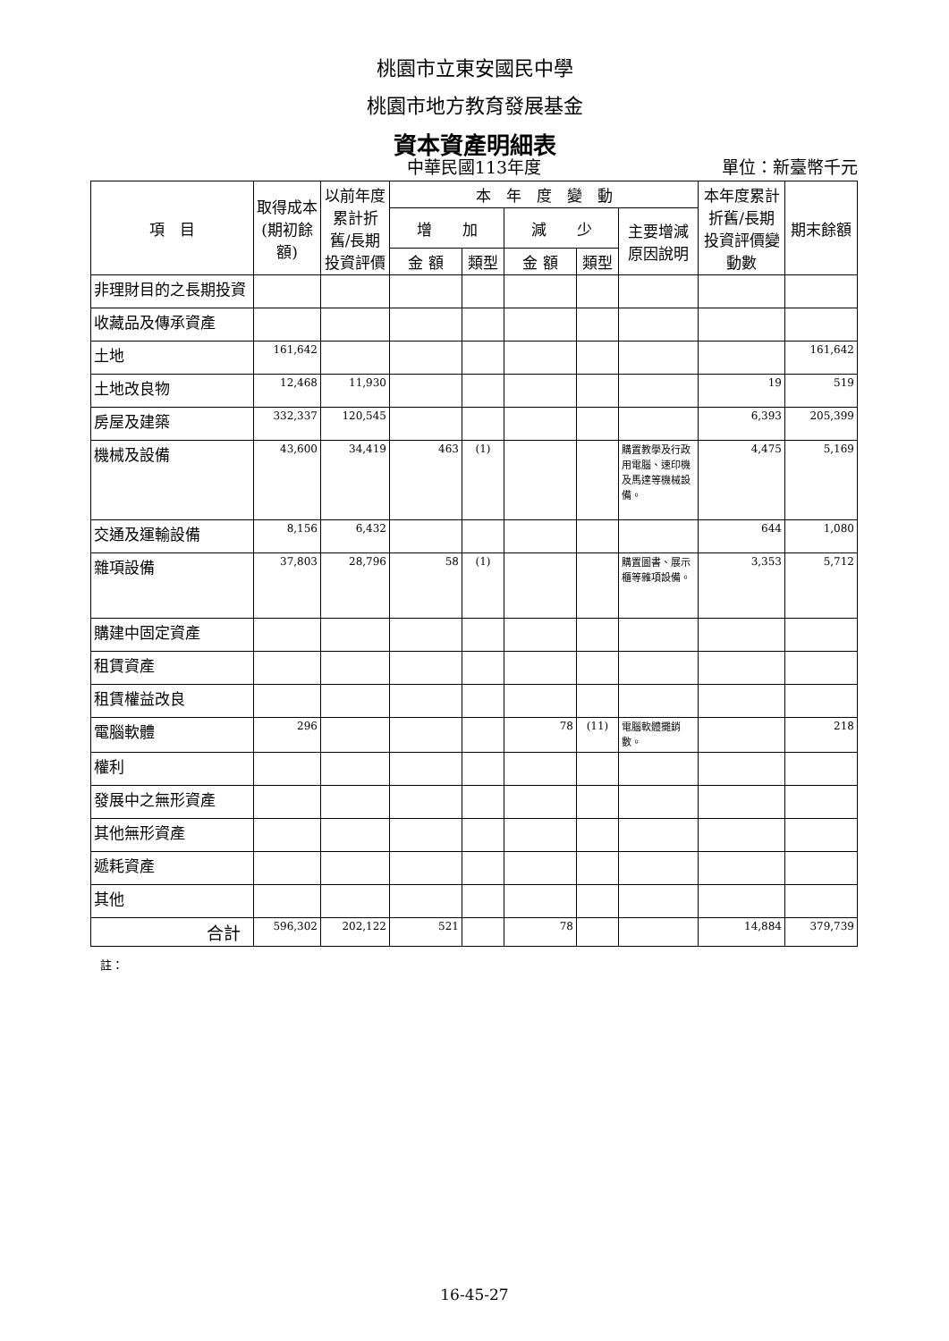桃園市立東安國民中學
桃園市地方教育發展基金
資本資產明細表
中華民國113年度
單位：新臺幣千元
| 項 目 | 取得成本(期初餘額) | 以前年度累計折舊/長期投資評價 | 本 年 度 變 動 | | | | | 本年度累計折舊/長期投資評價變動數 | 期末餘額 |
| --- | --- | --- | --- | --- | --- | --- | --- | --- | --- |
| | | | 增 加 | | 減 少 | | 主要增減原因說明 | | |
| | | | 金 額 | 類型 | 金 額 | 類型 | | | |
| 非理財目的之長期投資 | | | | | | | | | |
| 收藏品及傳承資產 | | | | | | | | | |
| 土地 | 161,642 | | | | | | | | 161,642 |
| 土地改良物 | 12,468 | 11,930 | | | | | | 19 | 519 |
| 房屋及建築 | 332,337 | 120,545 | | | | | | 6,393 | 205,399 |
| 機械及設備 | 43,600 | 34,419 | 463 | (1) | | | 購置教學及行政用電腦、速印機及馬達等機械設備。 | 4,475 | 5,169 |
| 交通及運輸設備 | 8,156 | 6,432 | | | | | | 644 | 1,080 |
| 雜項設備 | 37,803 | 28,796 | 58 | (1) | | | 購置圖書、展示櫃等雜項設備。 | 3,353 | 5,712 |
| 購建中固定資產 | | | | | | | | | |
| 租賃資產 | | | | | | | | | |
| 租賃權益改良 | | | | | | | | | |
| 電腦軟體 | 296 | | | | 78 | (11) | 電腦軟體攤銷數。 | | 218 |
| 權利 | | | | | | | | | |
| 發展中之無形資產 | | | | | | | | | |
| 其他無形資產 | | | | | | | | | |
| 遞耗資產 | | | | | | | | | |
| 其他 | | | | | | | | | |
| 合計 | 596,302 | 202,122 | 521 | | 78 | | | 14,884 | 379,739 |
註：
16-45-27